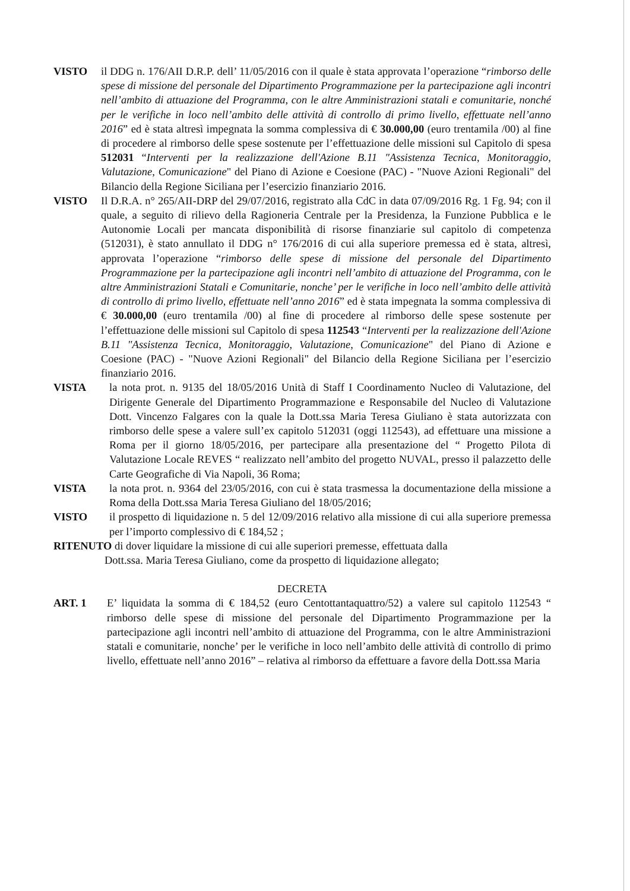VISTO il DDG n. 176/AII D.R.P. dell’ 11/05/2016 con il quale è stata approvata l’operazione “rimborso delle spese di missione del personale del Dipartimento Programmazione per la partecipazione agli incontri nell’ambito di attuazione del Programma, con le altre Amministrazioni statali e comunitarie, nonché per le verifiche in loco nell’ambito delle attività di controllo di primo livello, effettuate nell’anno 2016” ed è stata altresì impegnata la somma complessiva di € 30.000,00 (euro trentamila /00) al fine di procedere al rimborso delle spese sostenute per l’effettuazione delle missioni sul Capitolo di spesa 512031 “Interventi per la realizzazione dell'Azione B.11 "Assistenza Tecnica, Monitoraggio, Valutazione, Comunicazione" del Piano di Azione e Coesione (PAC) - "Nuove Azioni Regionali" del Bilancio della Regione Siciliana per l’esercizio finanziario 2016.
VISTO Il D.R.A. n° 265/AII-DRP del 29/07/2016, registrato alla CdC in data 07/09/2016 Rg. 1 Fg. 94; con il quale, a seguito di rilievo della Ragioneria Centrale per la Presidenza, la Funzione Pubblica e le Autonomie Locali per mancata disponibilità di risorse finanziarie sul capitolo di competenza (512031), è stato annullato il DDG n° 176/2016 di cui alla superiore premessa ed è stata, altresì, approvata l’operazione “rimborso delle spese di missione del personale del Dipartimento Programmazione per la partecipazione agli incontri nell’ambito di attuazione del Programma, con le altre Amministrazioni Statali e Comunitarie, nonche’ per le verifiche in loco nell’ambito delle attività di controllo di primo livello, effettuate nell’anno 2016” ed è stata impegnata la somma complessiva di € 30.000,00 (euro trentamila /00) al fine di procedere al rimborso delle spese sostenute per l’effettuazione delle missioni sul Capitolo di spesa 112543 “Interventi per la realizzazione dell'Azione B.11 "Assistenza Tecnica, Monitoraggio, Valutazione, Comunicazione" del Piano di Azione e Coesione (PAC) - "Nuove Azioni Regionali" del Bilancio della Regione Siciliana per l’esercizio finanziario 2016.
VISTA la nota prot. n. 9135 del 18/05/2016 Unità di Staff I Coordinamento Nucleo di Valutazione, del Dirigente Generale del Dipartimento Programmazione e Responsabile del Nucleo di Valutazione Dott. Vincenzo Falgares con la quale la Dott.ssa Maria Teresa Giuliano è stata autorizzata con rimborso delle spese a valere sull’ex capitolo 512031 (oggi 112543), ad effettuare una missione a Roma per il giorno 18/05/2016, per partecipare alla presentazione del “ Progetto Pilota di Valutazione Locale REVES “ realizzato nell’ambito del progetto NUVAL, presso il palazzetto delle Carte Geografiche di Via Napoli, 36 Roma;
VISTA la nota prot. n. 9364 del 23/05/2016, con cui è stata trasmessa la documentazione della missione a Roma della Dott.ssa Maria Teresa Giuliano del 18/05/2016;
VISTO il prospetto di liquidazione n. 5 del 12/09/2016 relativo alla missione di cui alla superiore premessa per l’importo complessivo di € 184,52 ;
RITENUTO di dover liquidare la missione di cui alle superiori premesse, effettuata dalla
Dott.ssa. Maria Teresa Giuliano, come da prospetto di liquidazione allegato;
DECRETA
ART. 1 E’ liquidata la somma di € 184,52 (euro Centottantaquattro/52) a valere sul capitolo 112543 “ rimborso delle spese di missione del personale del Dipartimento Programmazione per la partecipazione agli incontri nell’ambito di attuazione del Programma, con le altre Amministrazioni statali e comunitarie, nonche’ per le verifiche in loco nell’ambito delle attività di controllo di primo livello, effettuate nell’anno 2016” – relativa al rimborso da effettuare a favore della Dott.ssa Maria